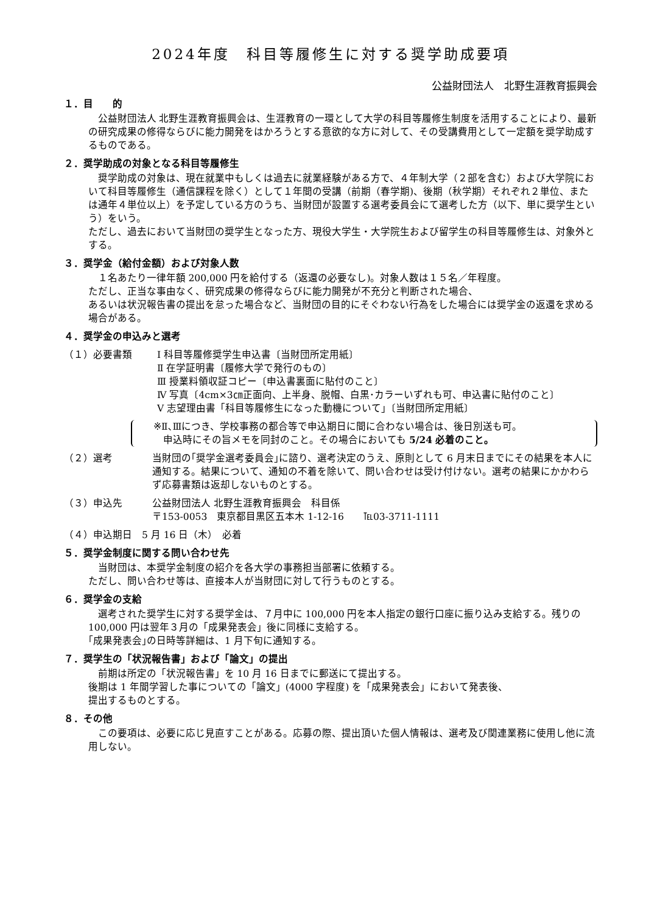2024年度　科目等履修生に対する奨学助成要項
公益財団法人　北野生涯教育振興会
１．目　　的
公益財団法人 北野生涯教育振興会は、生涯教育の一環として大学の科目等履修生制度を活用することにより、最新の研究成果の修得ならびに能力開発をはかろうとする意欲的な方に対して、その受講費用として一定額を奨学助成するものである。
２．奨学助成の対象となる科目等履修生
奨学助成の対象は、現在就業中もしくは過去に就業経験がある方で、４年制大学（２部を含む）および大学院において科目等履修生（通信課程を除く）として１年間の受講（前期（春学期)、後期（秋学期）それぞれ２単位、または通年４単位以上）を予定している方のうち、当財団が設置する選考委員会にて選考した方（以下、単に奨学生という）をいう。
ただし、過去において当財団の奨学生となった方、現役大学生・大学院生および留学生の科目等履修生は、対象外とする。
３．奨学金（給付金額）および対象人数
１名あたり一律年額 200,000 円を給付する（返還の必要なし)。対象人数は１５名／年程度。
ただし、正当な事由なく、研究成果の修得ならびに能力開発が不充分と判断された場合、
あるいは状況報告書の提出を怠った場合など、当財団の目的にそぐわない行為をした場合には奨学金の返還を求める場合がある。
４．奨学金の申込みと選考
（１）必要書類 Ⅰ 科目等履修奨学生申込書〔当財団所定用紙〕
Ⅱ 在学証明書〔履修大学で発行のもの〕
Ⅲ 授業料領収証コピー〔申込書裏面に貼付のこと〕
Ⅳ 写真〔4cm×3㎝正面向、上半身、脱帽、白黒･カラーいずれも可、申込書に貼付のこと〕
Ⅴ 志望理由書「科目等履修生になった動機について」〔当財団所定用紙〕
※Ⅱ､Ⅲにつき、学校事務の都合等で申込期日に間に合わない場合は、後日別送も可。
　申込時にその旨メモを同封のこと。その場合においても 5/24 必着のこと。
（２）選考 当財団の｢奨学金選考委員会｣に諮り、選考決定のうえ、原則として 6 月末日までにその結果を本人に通知する。結果について、通知の不着を除いて、問い合わせは受け付けない。選考の結果にかかわらず応募書類は返却しないものとする。
（３）申込先 公益財団法人 北野生涯教育振興会　科目係
〒153-0053　東京都目黒区五本木 1-12-16　　℡03-3711-1111
（４）申込期日　5 月 16 日（木）　必着
５．奨学金制度に関する問い合わせ先
当財団は、本奨学金制度の紹介を各大学の事務担当部署に依頼する。
ただし、問い合わせ等は、直接本人が当財団に対して行うものとする。
６．奨学金の支給
選考された奨学生に対する奨学金は、７月中に 100,000 円を本人指定の銀行口座に振り込み支給する。残りの 100,000 円は翌年３月の「成果発表会」後に同様に支給する。
｢成果発表会｣の日時等詳細は、1 月下旬に通知する。
７．奨学生の「状況報告書」および「論文」の提出
前期は所定の「状況報告書」を 10 月 16 日までに郵送にて提出する。
後期は 1 年間学習した事についての「論文」(4000 字程度) を「成果発表会」において発表後、
提出するものとする。
８．その他
この要項は、必要に応じ見直すことがある。応募の際、提出頂いた個人情報は、選考及び関連業務に使用し他に流用しない。